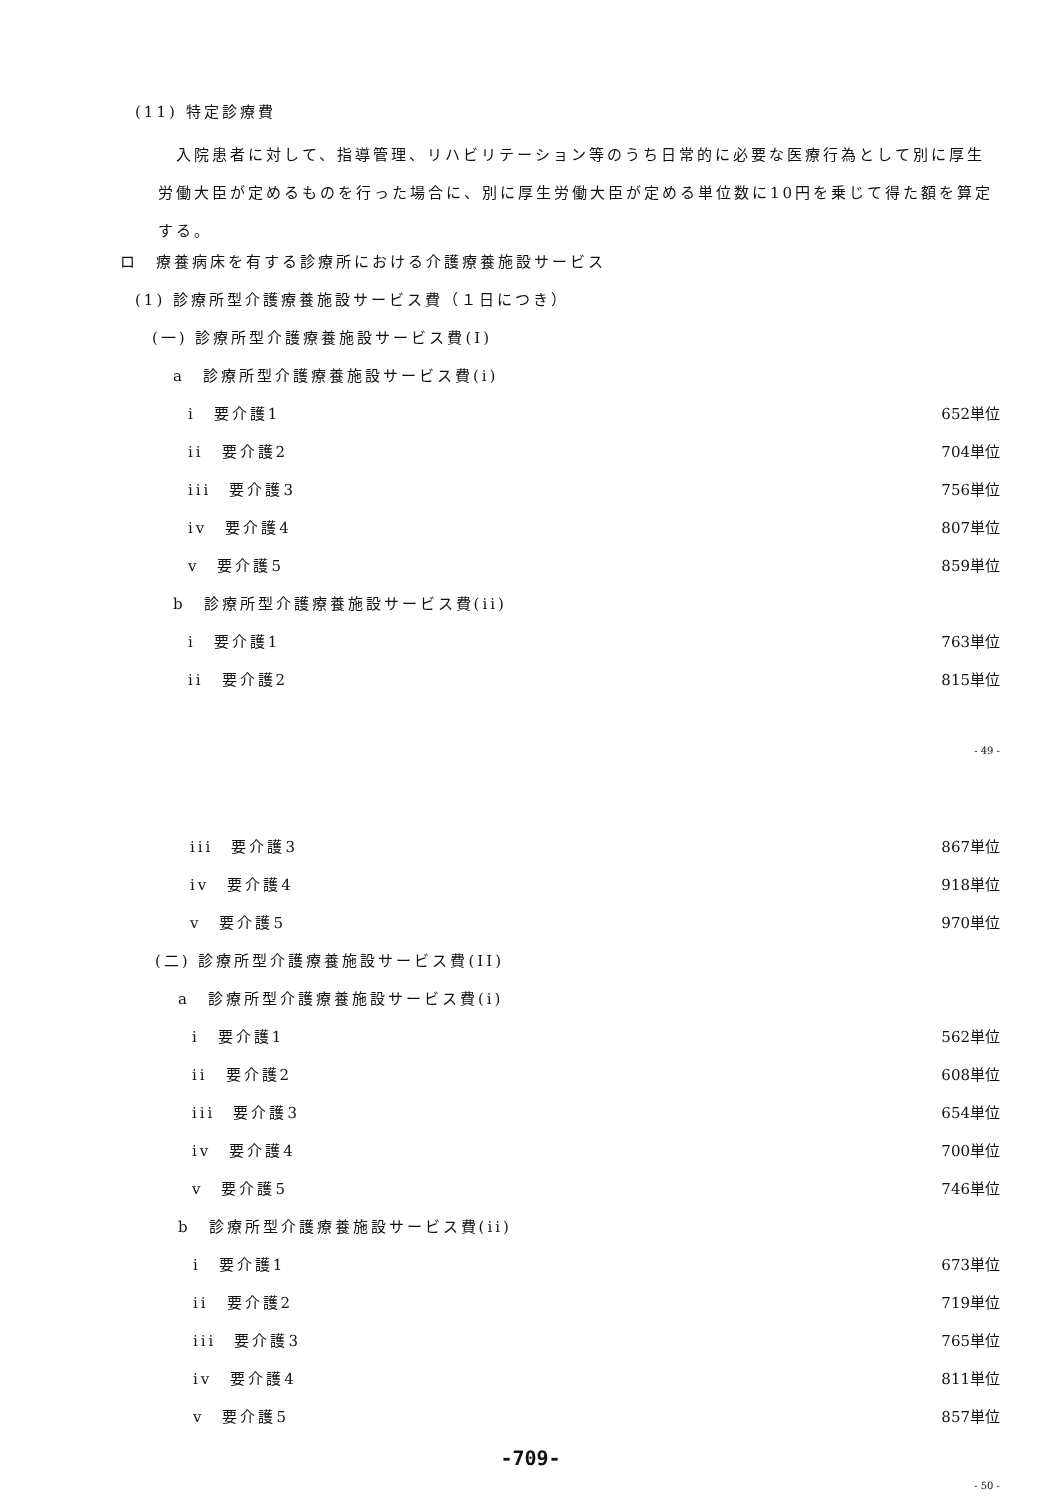(11) 特定診療費
　入院患者に対して、指導管理、リハビリテーション等のうち日常的に必要な医療行為として別に厚生労働大臣が定めるものを行った場合に、別に厚生労働大臣が定める単位数に10円を乗じて得た額を算定する。
ロ　療養病床を有する診療所における介護療養施設サービス
(1) 診療所型介護療養施設サービス費（１日につき）
(一) 診療所型介護療養施設サービス費(I)
a　診療所型介護療養施設サービス費(i)
i　要介護1 652単位
ii　要介護2 704単位
iii　要介護3 756単位
iv　要介護4 807単位
v　要介護5 859単位
b　診療所型介護療養施設サービス費(ii)
i　要介護1 763単位
ii　要介護2 815単位
- 49 -
iii　要介護3 867単位
iv　要介護4 918単位
v　要介護5 970単位
(二) 診療所型介護療養施設サービス費(II)
a　診療所型介護療養施設サービス費(i)
i　要介護1 562単位
ii　要介護2 608単位
iii　要介護3 654単位
iv　要介護4 700単位
v　要介護5 746単位
b　診療所型介護療養施設サービス費(ii)
i　要介護1 673単位
ii　要介護2 719単位
iii　要介護3 765単位
iv　要介護4 811単位
v　要介護5 857単位
-709-
- 50 -